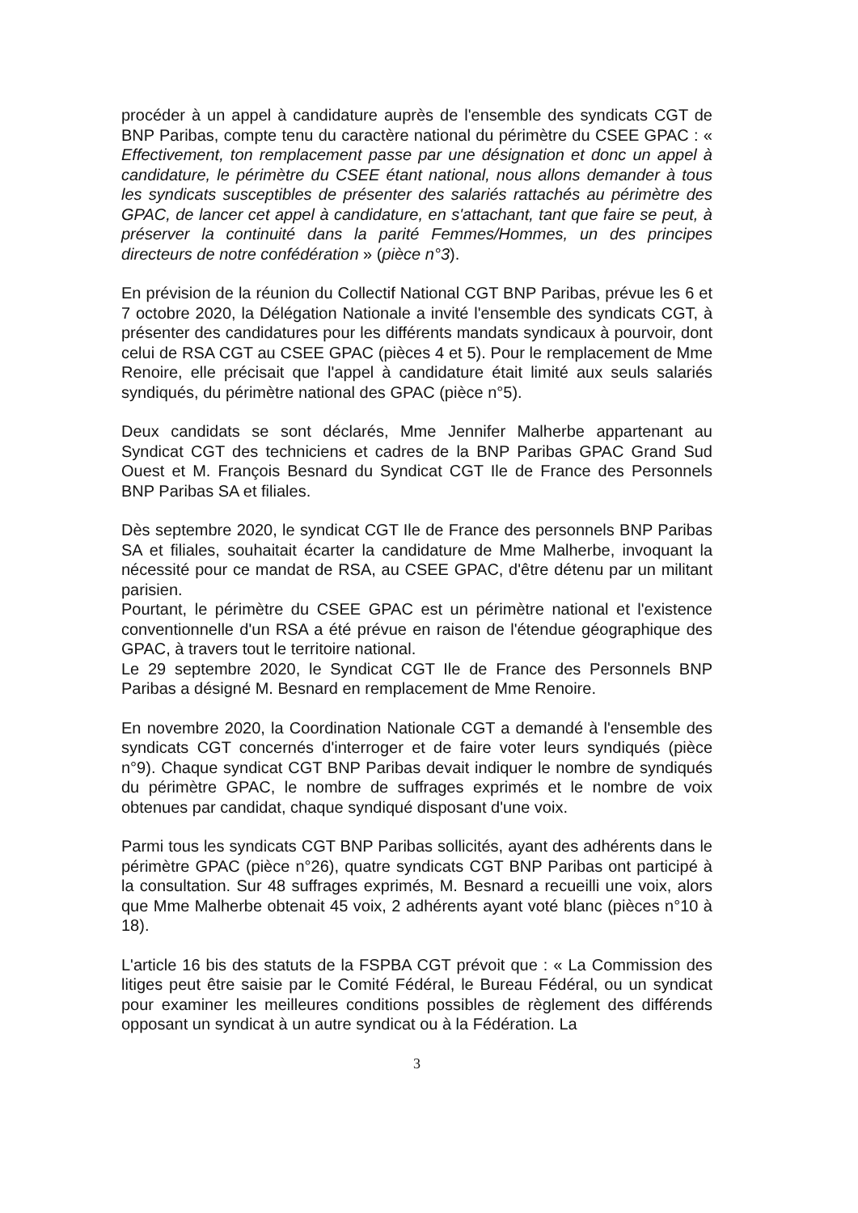procéder à un appel à candidature auprès de l'ensemble des syndicats CGT de BNP Paribas, compte tenu du caractère national du périmètre du CSEE GPAC : « Effectivement, ton remplacement passe par une désignation et donc un appel à candidature, le périmètre du CSEE étant national, nous allons demander à tous les syndicats susceptibles de présenter des salariés rattachés au périmètre des GPAC, de lancer cet appel à candidature, en s'attachant, tant que faire se peut, à préserver la continuité dans la parité Femmes/Hommes, un des principes directeurs de notre confédération » (pièce n°3).
En prévision de la réunion du Collectif National CGT BNP Paribas, prévue les 6 et 7 octobre 2020, la Délégation Nationale a invité l'ensemble des syndicats CGT, à présenter des candidatures pour les différents mandats syndicaux à pourvoir, dont celui de RSA CGT au CSEE GPAC (pièces 4 et 5). Pour le remplacement de Mme Renoire, elle précisait que l'appel à candidature était limité aux seuls salariés syndiqués, du périmètre national des GPAC (pièce n°5).
Deux candidats se sont déclarés, Mme Jennifer Malherbe appartenant au Syndicat CGT des techniciens et cadres de la BNP Paribas GPAC Grand Sud Ouest et M. François Besnard du Syndicat CGT Ile de France des Personnels BNP Paribas SA et filiales.
Dès septembre 2020, le syndicat CGT Ile de France des personnels BNP Paribas SA et filiales, souhaitait écarter la candidature de Mme Malherbe, invoquant la nécessité pour ce mandat de RSA, au CSEE GPAC, d'être détenu par un militant parisien.
Pourtant, le périmètre du CSEE GPAC est un périmètre national et l'existence conventionnelle d'un RSA a été prévue en raison de l'étendue géographique des GPAC, à travers tout le territoire national.
Le 29 septembre 2020, le Syndicat CGT Ile de France des Personnels BNP Paribas a désigné M. Besnard en remplacement de Mme Renoire.
En novembre 2020, la Coordination Nationale CGT a demandé à l'ensemble des syndicats CGT concernés d'interroger et de faire voter leurs syndiqués (pièce n°9). Chaque syndicat CGT BNP Paribas devait indiquer le nombre de syndiqués du périmètre GPAC, le nombre de suffrages exprimés et le nombre de voix obtenues par candidat, chaque syndiqué disposant d'une voix.
Parmi tous les syndicats CGT BNP Paribas sollicités, ayant des adhérents dans le périmètre GPAC (pièce n°26), quatre syndicats CGT BNP Paribas ont participé à la consultation. Sur 48 suffrages exprimés, M. Besnard a recueilli une voix, alors que Mme Malherbe obtenait 45 voix, 2 adhérents ayant voté blanc (pièces n°10 à 18).
L'article 16 bis des statuts de la FSPBA CGT prévoit que : « La Commission des litiges peut être saisie par le Comité Fédéral, le Bureau Fédéral, ou un syndicat pour examiner les meilleures conditions possibles de règlement des différends opposant un syndicat à un autre syndicat ou à la Fédération. La
3